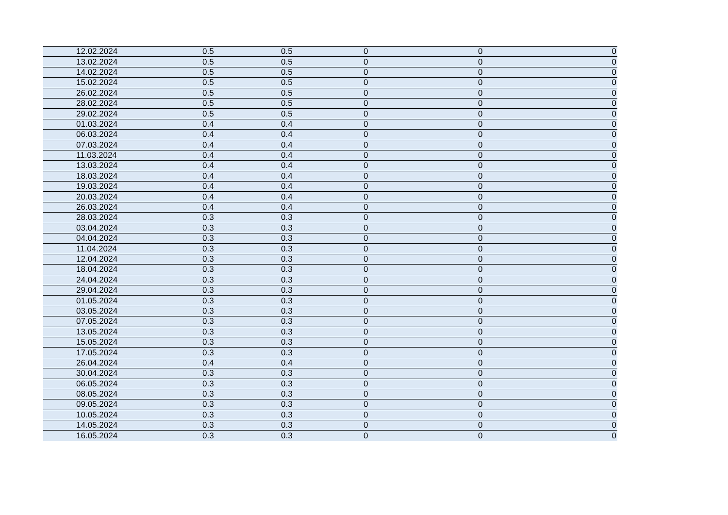| | 12.02.2024 | 0.5 | 0.5 | 0 | 0 | 0 |
| | 13.02.2024 | 0.5 | 0.5 | 0 | 0 | 0 |
| | 14.02.2024 | 0.5 | 0.5 | 0 | 0 | 0 |
| | 15.02.2024 | 0.5 | 0.5 | 0 | 0 | 0 |
| | 26.02.2024 | 0.5 | 0.5 | 0 | 0 | 0 |
| | 28.02.2024 | 0.5 | 0.5 | 0 | 0 | 0 |
| | 29.02.2024 | 0.5 | 0.5 | 0 | 0 | 0 |
| | 01.03.2024 | 0.4 | 0.4 | 0 | 0 | 0 |
| | 06.03.2024 | 0.4 | 0.4 | 0 | 0 | 0 |
| | 07.03.2024 | 0.4 | 0.4 | 0 | 0 | 0 |
| | 11.03.2024 | 0.4 | 0.4 | 0 | 0 | 0 |
| | 13.03.2024 | 0.4 | 0.4 | 0 | 0 | 0 |
| | 18.03.2024 | 0.4 | 0.4 | 0 | 0 | 0 |
| | 19.03.2024 | 0.4 | 0.4 | 0 | 0 | 0 |
| | 20.03.2024 | 0.4 | 0.4 | 0 | 0 | 0 |
| | 26.03.2024 | 0.4 | 0.4 | 0 | 0 | 0 |
| | 28.03.2024 | 0.3 | 0.3 | 0 | 0 | 0 |
| | 03.04.2024 | 0.3 | 0.3 | 0 | 0 | 0 |
| | 04.04.2024 | 0.3 | 0.3 | 0 | 0 | 0 |
| | 11.04.2024 | 0.3 | 0.3 | 0 | 0 | 0 |
| | 12.04.2024 | 0.3 | 0.3 | 0 | 0 | 0 |
| | 18.04.2024 | 0.3 | 0.3 | 0 | 0 | 0 |
| | 24.04.2024 | 0.3 | 0.3 | 0 | 0 | 0 |
| | 29.04.2024 | 0.3 | 0.3 | 0 | 0 | 0 |
| | 01.05.2024 | 0.3 | 0.3 | 0 | 0 | 0 |
| | 03.05.2024 | 0.3 | 0.3 | 0 | 0 | 0 |
| | 07.05.2024 | 0.3 | 0.3 | 0 | 0 | 0 |
| | 13.05.2024 | 0.3 | 0.3 | 0 | 0 | 0 |
| | 15.05.2024 | 0.3 | 0.3 | 0 | 0 | 0 |
| | 17.05.2024 | 0.3 | 0.3 | 0 | 0 | 0 |
| | 26.04.2024 | 0.4 | 0.4 | 0 | 0 | 0 |
| | 30.04.2024 | 0.3 | 0.3 | 0 | 0 | 0 |
| | 06.05.2024 | 0.3 | 0.3 | 0 | 0 | 0 |
| | 08.05.2024 | 0.3 | 0.3 | 0 | 0 | 0 |
| | 09.05.2024 | 0.3 | 0.3 | 0 | 0 | 0 |
| | 10.05.2024 | 0.3 | 0.3 | 0 | 0 | 0 |
| | 14.05.2024 | 0.3 | 0.3 | 0 | 0 | 0 |
| | 16.05.2024 | 0.3 | 0.3 | 0 | 0 | 0 |